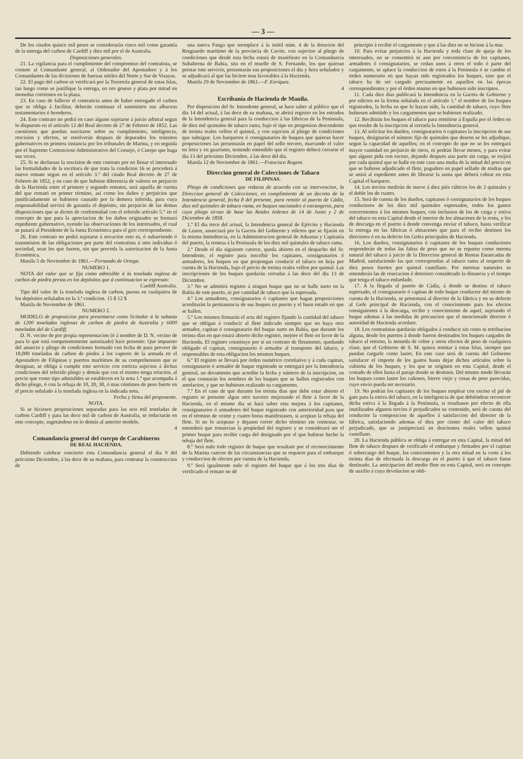— 3 —
De los citados quince mil pesos se considerarán cinco mil como garantía de la entrega del carbon de Cardiff y diez mil por el de Australia.
Disposiciones generales.
21. La vigilancia para el cumplimiento del compromiso del contratista, se comete al Comandante general, al Ordenador del Apostadero y á los Comandantes de las divisiones de fuerzas sútiles del Norte y Sur de Visayas.
22. El pago del carbon se verificará por la Tesorería general de estas Islas, tan luego como se justifique la entrega, en oro grueso y plata por mitad en monedas corrientes en la plaza.
23. En caso de fallecer el contraticta antes de haber entregado el carbon que se obliga á facilitar, deberán continuar el suministro sus albaceas testamentarios ó herederos.
24. Este contrato no podrá en caso alguno sujetarse á juicio arbitral segun lo dispuesto en el artículo 12 del Real decreto de 27 de Febrero de 1852. Las cuestiones que puedan suscitarse sobre su cumplimiento, inteligencia, rescision y efectos, se resolverán despues de depurados los tránsitos gubernativos en primera instancia por los tribunales de Marina, y en seguida por el Supremo Contencioso Administrativo del Consejo, ó Cuerpo que haga sus veces.
25. Si se declarase la rescision de este contrato por no llenar el interesado las formalidades de la escritura de que trata la condicion 16 se procederá á nuevo remate segun en el artículo 3.° del citado Real decreto de 27 de Febrero de 1852, y en caso de que hubiese diferencia de valores en perjuicio de la Hacienda entre el primero y segundo remates, será aquella de cuenta del que rematό en primer término, así como los daños y perjuicios que justificadamente se hubieren causado por la demora inferida, para cuya responsabilidad servirá de garantía el depósito, sin perjuicio de las demas disposiciones que se dicten de conformidad con el referido artículo 5.° en el concepto de que para la apreciacion de los daños originados se formará espediente gubernativo, oyendo las observaciones de los interesados, el cual se pasará al Presidente de la Junta Económica para el giro correspondiente.
26. Este contrato no podrá sujetarse á novacion esto es, ó subarriendo ó transmision de las obligaciones por parte del contratista ú otro individuo ó sociedad, sean los que fueren, sin que proceda la autorizacion de la Junta Económica.
Manila 5 de Noviembre de 1861.—Fernando de Ortega.
NUMERO 1.
NOTA del valor que se fija como admisible á la tonelada inglesa de carbon de piedra presta en los depósitos que á continuacion se espresan:
Cardiff Australia.
Tipo del valor de la tonelada inglesa de carbon, puesta en cualquiera de los depósitos señalados en la 3.ª condicion. 15 $ 12 $
Manila de Noviembre de 1861.
NUMERO 2.
MODELO de proposicion para presentarse como licitador á la subasta de 1200 toneladas inglesas de carbon de piedra de Australia y 6000 toneladas del de Cardiff.
D. N. vecino de por propia representacion (ó á nombre de D. N. vecino de para lo que está competentemente autorizado) hace presente: Que impuesto del anuncio y pliego de condiciones formado con fecha de para proveer de 18,000 toneladas de carbon de piedra á los vapores de la armada en el Apostadero de Filipinas y puertos marítimos de su comprehension que se designan, se obliga á cumplir este servicio con estricta sujecion á dichas condiciones del referido pliego y demás que con el mismo tenga relacion, al precio que como tipo admisibles se establecen en la nota 1.ª que acompaña á dicho pliego, ó con la rebaja de 10, 20, 30, ó mas céntimos de peso fuerte en el precio señalado á la tonelada inglesa en la indicada nota.
Fecha y firma del proponente.
NOTA.
Si se hiciesen proposiciones separadas para las seis mil toneladas de carbon Cardiff y para las doce mil de carbon de Australia, se redactarán en este concepto, sugetándose en lo demás al anterior modelo.
4
Comandancia general del cuerpo de Carabineros
DE REAL HACIENDA.
Debiendo calebrar concierto esta Comandancia general el dia 9 del prócsimo Diciembre, á las doce de su mañana, para contratar la construccion de
una nueva Panga que reemplace á la inútil núm. 4 de la dotacion del Resguardo marítimo de la provincia de Cavite, con sujecion al pliego de condiciones que desde esta fecha estará de manifiesto en la Comandancia Subalterna de Bahía, sita en el muelle de S. Fernando, los que quieran prestar este servicio, presentarán sus proposiciones el dia y hora señalados y se adjudicará al que las hiciere mas favorables á la Hacienda.
Manila 29 de Noviembre de 1861.—F. Enriquez.
4
Escribanía de Hacienda de Manila.
Por disposicion del Sr. Intendente general, se hace saber al público que el dia 14 del actual, á las doce de su mañana, se abrirá registro en los estrados de la Intendencia general para la conduccion á las fábricas de la Península, de diez mil quintales de tabaco rama, bajo el tipo en progresion descendente de treinta reales vellon el quintal, y con sujecion al pliego de condiciones que subsigue. Los barqueros ó consignatarios de buques que quieran hacer proposiciones las presentarán en papel del sello tercero, marcando el valor en letra y en guarismo, teniendo entendido que el registro deberá cerrarse el dia 13 del prócsimo Diciembre, á las doce del dia.
Manila 12 de Noviembre de 1861.—Francisco Rogent.
Direccion general de Colecciones de Tabaco
DE FILIPINAS.
Pliego de condiciones que redacta de acuerdo con su intervencion, la Direccion general de Colecciones, en cumplimiento de un decreto de la Intendencia general, fecha 8 del presente, para remitir al puerto de Cádiz, diez mil quintales de tabaco rama, en buques nacionales ó estrangeros, para cuyo pliego sirvan de base las Reales órdenes de 14 de Junio y 2 de Diciembre de 1858.
1.º El dia trece del actual, la Intendencia general de Ejército y Hacienda de Luzon, anunciará por la Gaceta del Gobierno y edictos que se fijarán en la misma Intendencia, en la Administracion general de Aduanas y Capitanía del puerto, la remesa á la Península de los diez mil quintales de tabaco rama.
2.º Desde el dia siguiente catorce, queda abierto en el despacho del Sr. Intendente, el registro para inscribir los capitanes, consignatarios ó armadores, los buques en que propongan conducir el tabaco en hoja por cuenta de la Hacienda, bajo el precio de treinta reales vellon por quintal. Las inscripciones de los buques quedarán cerradas á las doce del dia 13 de Diciembre.
3.º No se admitirá registro á ningun buque que no se halle surto en la Bahía de este puerto, ni por cantidad de tabaco que la espresada.
4.º Los armadores, consignatarios ó capitanes que hagan proposiciones acreditarán la permanencia de sus buques en puerto y el buen estado en que se hallen.
5.º Los mismos firmarán el acta del registro fijando la cantidad del tabaco que se obligan á conducir al flete indicado siempre que no haya otro armador, capitan ó consignatario del buque surto en Bahía, que durante los treinta dias en que estará abierto dicho registro, mejore el flete en favor de la Hacienda. El registro constituye por sí un contrato de fletamento, quedando obligado el capitan, consignatario ó armador al transporte del tabaco, y responsables de esta obligacion los mismos buques.
6.º El registro se llevará por órden numérico correlativo y á cada capitan, consignatario ó armador de buque registrado se entregará por la Intendencia general, un documento que acredite la fecha y número de la inscripcion, en el que constarán los nombres de los buques que se hallen registrados con antelacion, y que no hubiesen realizado su cargamento.
7.º En el caso de que durante los treinta dias que debe estar abierto el registro se presente algun otro naviero mejorando el flete á favor de la Hacienda, en el mismo dia se hará saber esta mejora á los capitanes, consignatarios ó armadores del buque registrado con anterioridad para que en el término de veinte y cuatro horas manifestasen, si aceptan la rebaja del flete. Si no lo aceptase y dejasen correr dicho término sin contestar, se entenderá que renuncian la propiedad del registro y se considerará ser el primer buque para recibir carga del designado por el que hubiese hecho la rebaja del flete.
8.º Será nulo todo registro de buque que resultare por el reconocimiento de la Marina carecer de las circunstancias que se requiere para el embarque y conduccion de efectos por cuenta de la Hacienda.
9.º Será igualmente nulo el registro del buque que á los tres dias de verificado el remate no dé
principio á recibir el cargamento y que á las diez no se hiciese á la mar.
10. Para evitar perjuicios á la Hacienda y toda clase de queja de los interesados, no se consentirá ni aun por conveniencia de los capitanes, armadores ó consignatarios, se cedan unos á otros el todo ó parte del cargamento, se aplace la conduccion de estos á la Península ó se cambie el órden numerario en que hayan sido registrados los buques, sino que el tabaco ha de ser cargado precisamente en aquellos en las épocas correspondientes y por el órden mismo en que hubiesen sido inscriptos.
11. Cada diez dias publicará la Intendencia en la Gaceta de Gobierno y por edictos en la forma señalada en el artículo 1.º el nombre de los buques registrados, la fecha en que lo hayan sido, la cantidad de tabaco, cuyo flete hubiesen admitido y los cargamentos que se hubiesen realizado.
12. Recibirán los buques el tabaco para remitirse á España por el órden en que resulte de la inscripcion al cerrarla la Intendencia general.
13. Al solicitar los dueños, consignatarios ó capitanes la inscripcion de sus buques, designarán el número fijo de quintales que deseen se les adjudique, segun la capacidad de aquellos; en el concepto de que no se les entregará mayor cantidad en perjuicio de otros, ni podrán llevar menos, y para evitar que alguno pida con esceso, dejando despues una parte sin carga, se exijirá por cada quintal que se halle en este caso una multa de la mitad del precio en que se hubiese adjudicado el flete, pagadero en papel sellado de multas que se unirá al espediente antes de librarse la suma que deberá cobrar en esta Capital el barquero.
14. Los tercios medirán de nueve á diez piés cúbicos los de 2 quintales y el doble los de cuatro.
15. Será de cuenta de los dueños, capitanes ó consignatarios de los buques conductores de los diez mil quintales espresados, todos los gastos concernientes á los mismos buques, con inclusion de los de carga y estiva del tabaco en esta Capital desde el interior de los almacenes de la renta, y los de descarga en el puerto á donde convenga enviar el tabaco, hasta verificar la entrega en las fábricas ó almacenes que para el recibo destinen los directores ó en su defecto los Gefes principales de Hacienda.
16. Los dueños, consignatarios ó capitanes de los buques conductores responderán de todas las faltas de peso que no se reputen como merma natural del tabaco á juicio de la Direccion general de Rentas Estancadas de Madrid, satisfaciendo las que correspondan al tabaco rama al respecto de diez pesos fuertes por quintal castellano. Por mermas naturales se entenderán las de resecacion ó deterioro considerado la distancia y el tiempo que tenga el tabaco enfardado.
17. A la llegada al puerto de Cádiz, á donde se destina el tabaco espresado, el consignatario ó capitan de todo buque conductor del mismo de cuenta de la Hacienda, se presentará al director de la fábrica y en su defecto al Gefe principal de Hacienda, con el conocimiento para los efectos consiguientes á la descarga, recibo y conocimiento de aquel, sujetando el buque ademas á las medidas de precaucion que el mencionado director ó autoridad de Hacienda acordare.
18. Los contratistas quedarán obligados á conducir sin costo ni retribucion alguna, desde los puertos á donde fueron destinados los buques cargados de tabaco al retorno, la moneda de cobre y otros efectos de peso de cualquiera clase, que el Gobierno de S. M. quiera remitar á estas Islas, siempre que puedan cargarle como lastre. En este caso será de cuenta del Gobierno satisfacer el importe de los gastos hasta dejar dichos artículos sobre la cubierta de los buques, y los que se originen en esta Capital, desde el costado de ellos hasta el paraje donde se destinen. Del mismo modo llevarán los buques como lastre los cañones, hierro viejo y cosas de peso parecidas, cuyo envio pueda ser necesario.
19. No podrán los capitanes de los buques emplear con esceso el pié de gato para la estiva del tabaco, en la inteligencia de que debiéndose reconocer dicha estiva á la llegada á la Península, si resultasen por efecto de ella inutilizados algunos tercios ó perjudicados su contenido, será de cuenta del conductor la composicion de aquellos á satisfaccion del director de la fábrica, satisfaciendo ademas el diez por ciento del valor del tabaco perjudicado, que se justipreciará en doscientos reales vellon quintal castellano.
20. La Hacienda pública se obliga á entregar en esta Capital, la mitad del flete de tabaco despues de verificado el embarque y firmados por el capitan ó sobrecargo del buque, los conocimentos y la otra mitad en la corte á los treinta dias de efectuada la descarga en el puerto á que el tabaco fuese destinado. La anticipacion del medio flete en esta Capital, será en concepto de auxilio á cuya devolucion se obli-